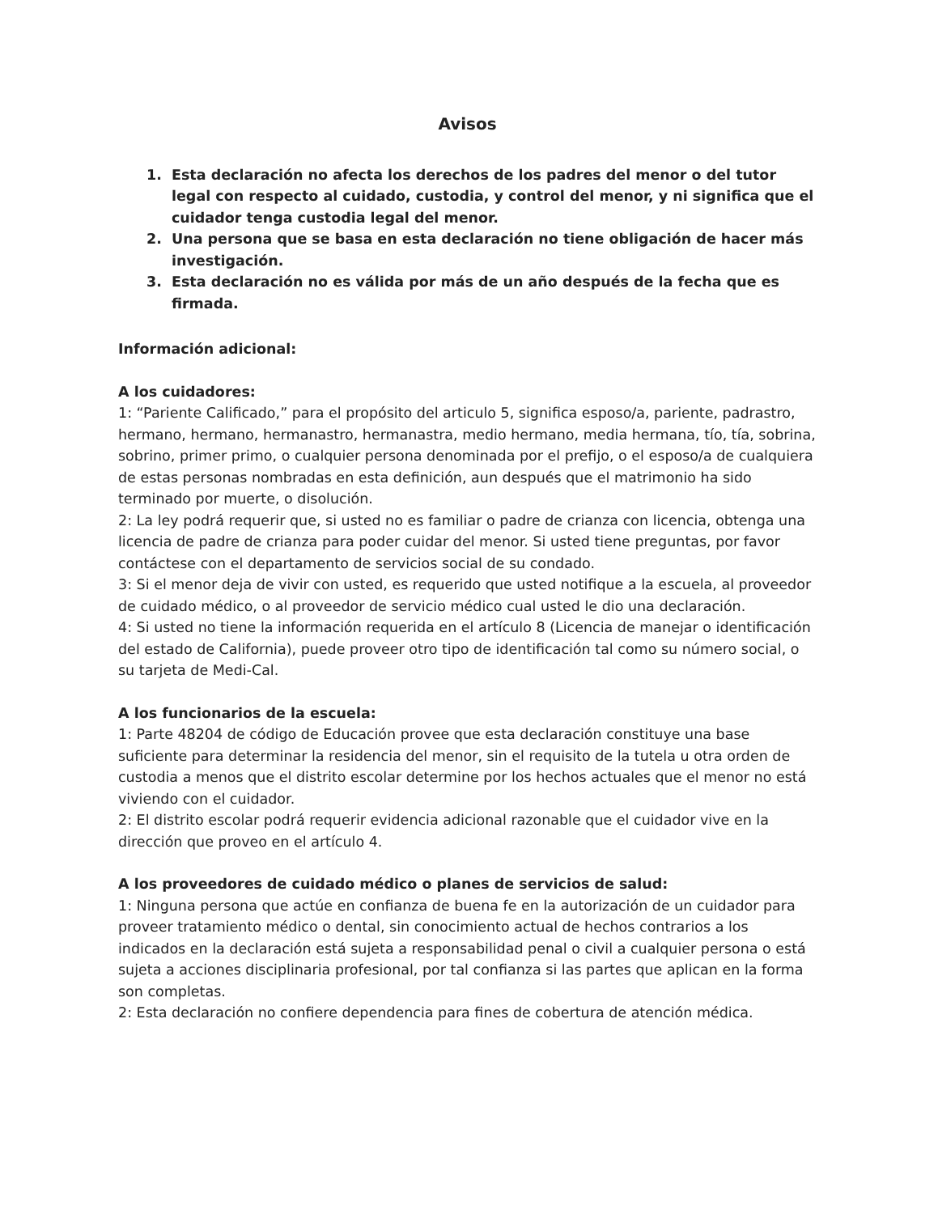Avisos
1. Esta declaración no afecta los derechos de los padres del menor o del tutor legal con respecto al cuidado, custodia, y control del menor, y ni significa que el cuidador tenga custodia legal del menor.
2. Una persona que se basa en esta declaración no tiene obligación de hacer más investigación.
3. Esta declaración no es válida por más de un año después de la fecha que es firmada.
Información adicional:
A los cuidadores:
1: “Pariente Calificado,” para el propósito del articulo 5, significa esposo/a, pariente, padrastro, hermano, hermano, hermanastro, hermanastra, medio hermano, media hermana, tío, tía, sobrina, sobrino, primer primo, o cualquier persona denominada por el prefijo, o el esposo/a de cualquiera de estas personas nombradas en esta definición, aun después que el matrimonio ha sido terminado por muerte, o disolución.
2: La ley podrá requerir que, si usted no es familiar o padre de crianza con licencia, obtenga una licencia de padre de crianza para poder cuidar del menor. Si usted tiene preguntas, por favor contáctese con el departamento de servicios social de su condado.
3: Si el menor deja de vivir con usted, es requerido que usted notifique a la escuela, al proveedor de cuidado médico, o al proveedor de servicio médico cual usted le dio una declaración.
4: Si usted no tiene la información requerida en el artículo 8 (Licencia de manejar o identificación del estado de California), puede proveer otro tipo de identificación tal como su número social, o su tarjeta de Medi-Cal.
A los funcionarios de la escuela:
1: Parte 48204 de código de Educación provee que esta declaración constituye una base suficiente para determinar la residencia del menor, sin el requisito de la tutela u otra orden de custodia a menos que el distrito escolar determine por los hechos actuales que el menor no está viviendo con el cuidador.
2: El distrito escolar podrá requerir evidencia adicional razonable que el cuidador vive en la dirección que proveo en el artículo 4.
A los proveedores de cuidado médico o planes de servicios de salud:
1: Ninguna persona que actúe en confianza de buena fe en la autorización de un cuidador para proveer tratamiento médico o dental, sin conocimiento actual de hechos contrarios a los indicados en la declaración está sujeta a responsabilidad penal o civil a cualquier persona o está sujeta a acciones disciplinaria profesional, por tal confianza si las partes que aplican en la forma son completas.
2: Esta declaración no confiere dependencia para fines de cobertura de atención médica.